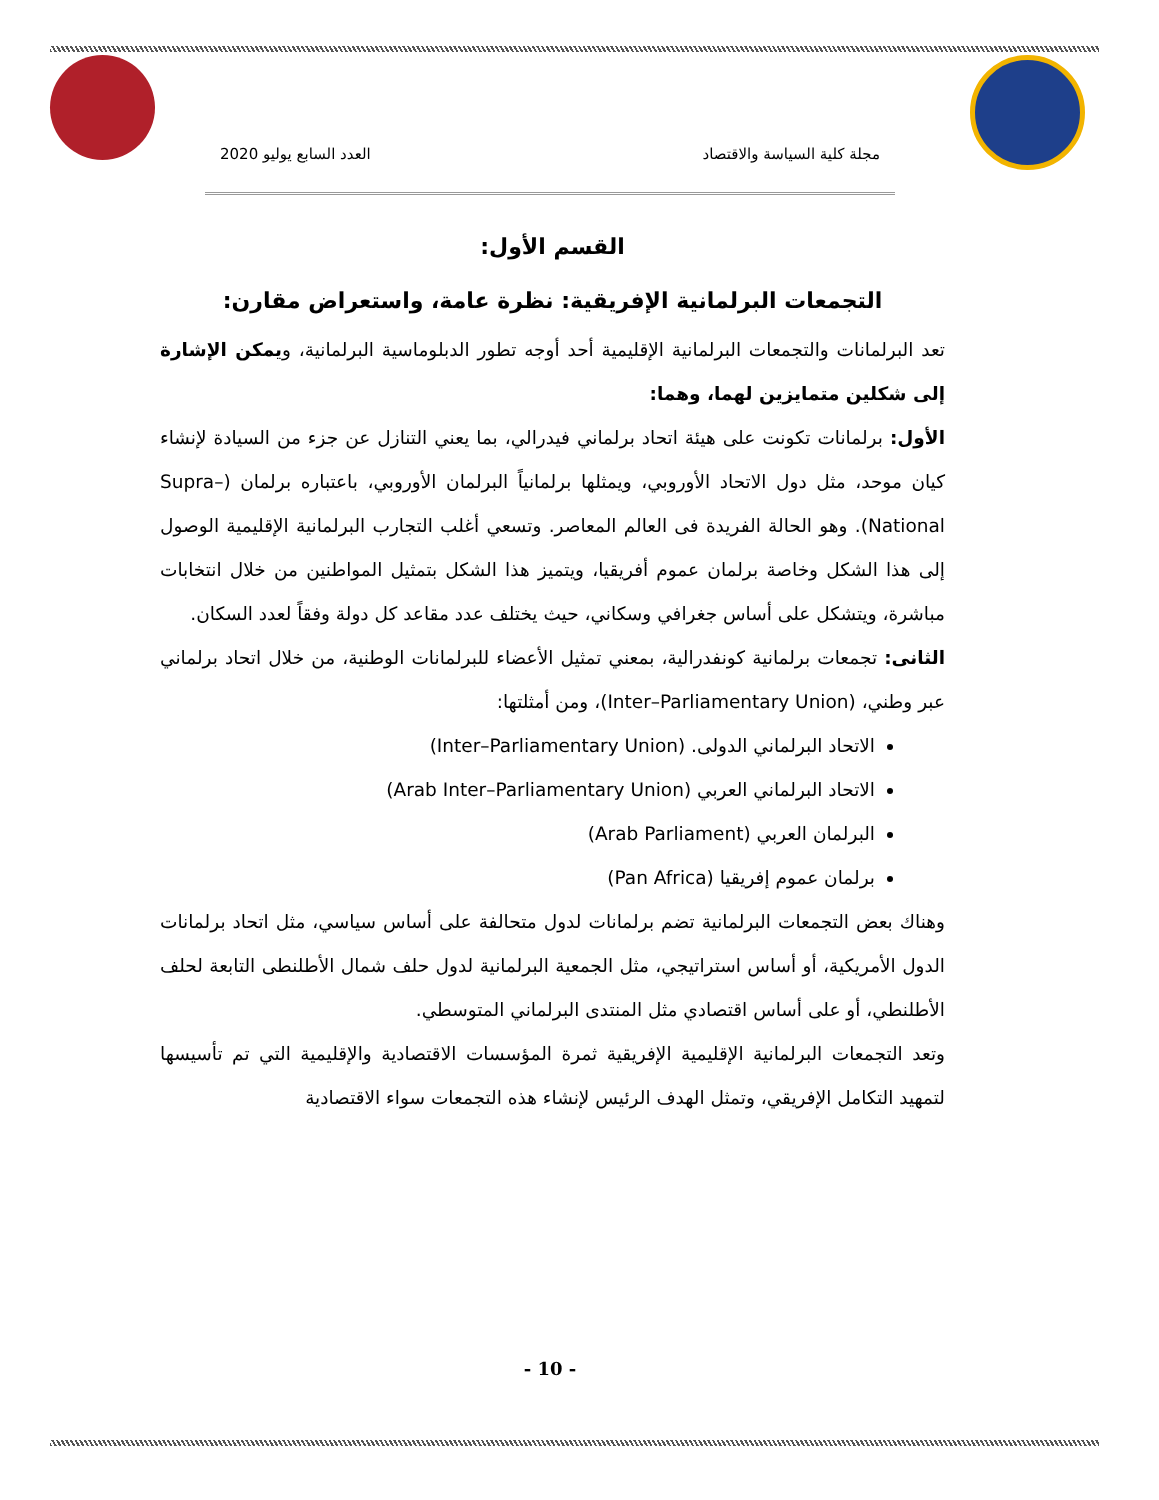مجلة كلية السياسة والاقتصاد العدد السابع يوليو 2020
القسم الأول:
التجمعات البرلمانية الإفريقية: نظرة عامة، واستعراض مقارن:
تعد البرلمانات والتجمعات البرلمانية الإقليمية أحد أوجه تطور الدبلوماسية البرلمانية، ويمكن الإشارة إلى شكلين متمايزين لهما، وهما:
الأول: برلمانات تكونت على هيئة اتحاد برلماني فيدرالي، بما يعني التنازل عن جزء من السيادة لإنشاء كيان موحد، مثل دول الاتحاد الأوروبي، ويمثلها برلمانياً البرلمان الأوروبي، باعتباره برلمان (Supra–National). وهو الحالة الفريدة فى العالم المعاصر. وتسعي أغلب التجارب البرلمانية الإقليمية الوصول إلى هذا الشكل وخاصة برلمان عموم أفريقيا، ويتميز هذا الشكل بتمثيل المواطنين من خلال انتخابات مباشرة، ويتشكل على أساس جغرافي وسكاني، حيث يختلف عدد مقاعد كل دولة وفقاً لعدد السكان.
الثانى: تجمعات برلمانية كونفدرالية، بمعني تمثيل الأعضاء للبرلمانات الوطنية، من خلال اتحاد برلماني عبر وطني، (Inter–Parliamentary Union)، ومن أمثلتها:
الاتحاد البرلماني الدولى. (Inter–Parliamentary Union)
الاتحاد البرلماني العربي (Arab Inter–Parliamentary Union)
البرلمان العربي (Arab Parliament)
برلمان عموم إفريقيا (Pan Africa)
وهناك بعض التجمعات البرلمانية تضم برلمانات لدول متحالفة على أساس سياسي، مثل اتحاد برلمانات الدول الأمريكية، أو أساس استراتيجي، مثل الجمعية البرلمانية لدول حلف شمال الأطلنطى التابعة لحلف الأطلنطي، أو على أساس اقتصادي مثل المنتدى البرلماني المتوسطي.
وتعد التجمعات البرلمانية الإقليمية الإفريقية ثمرة المؤسسات الاقتصادية والإقليمية التي تم تأسيسها لتمهيد التكامل الإفريقي، وتمثل الهدف الرئيس لإنشاء هذه التجمعات سواء الاقتصادية
- 10 -